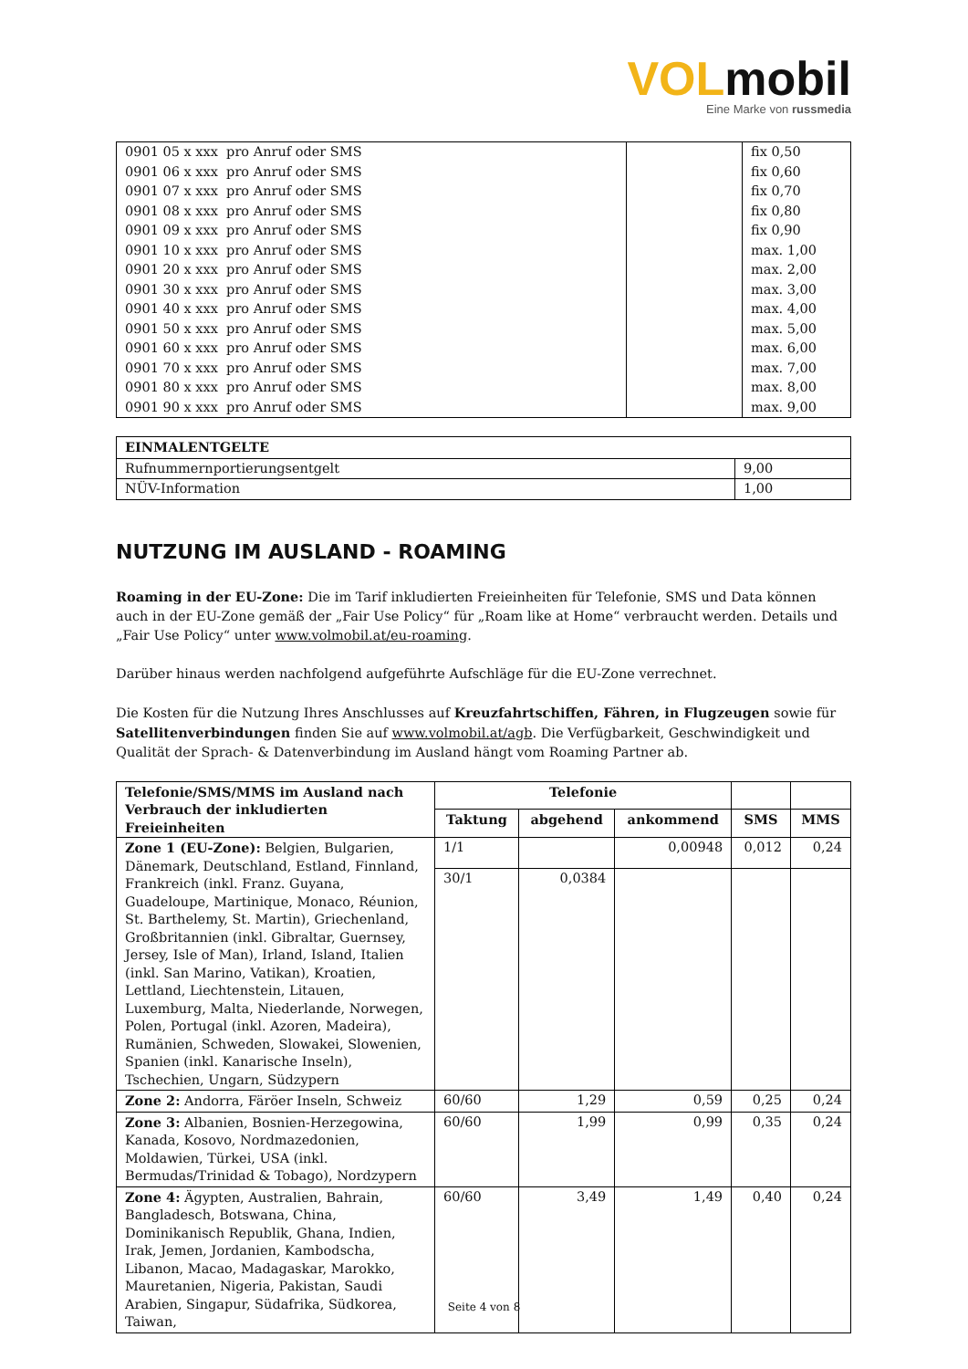VOLmobil
Eine Marke von russmedia
| 0901 05 x xxx pro Anruf oder SMS | | fix 0,50 |
| 0901 06 x xxx pro Anruf oder SMS | | fix 0,60 |
| 0901 07 x xxx pro Anruf oder SMS | | fix 0,70 |
| 0901 08 x xxx pro Anruf oder SMS | | fix 0,80 |
| 0901 09 x xxx pro Anruf oder SMS | | fix 0,90 |
| 0901 10 x xxx pro Anruf oder SMS | | max. 1,00 |
| 0901 20 x xxx pro Anruf oder SMS | | max. 2,00 |
| 0901 30 x xxx pro Anruf oder SMS | | max. 3,00 |
| 0901 40 x xxx pro Anruf oder SMS | | max. 4,00 |
| 0901 50 x xxx pro Anruf oder SMS | | max. 5,00 |
| 0901 60 x xxx pro Anruf oder SMS | | max. 6,00 |
| 0901 70 x xxx pro Anruf oder SMS | | max. 7,00 |
| 0901 80 x xxx pro Anruf oder SMS | | max. 8,00 |
| 0901 90 x xxx pro Anruf oder SMS | | max. 9,00 |
| EINMALENTGELTE | |
| Rufnummernportierungsentgelt | 9,00 |
| NÜV-Information | 1,00 |
NUTZUNG IM AUSLAND - ROAMING
Roaming in der EU-Zone: Die im Tarif inkludierten Freieinheiten für Telefonie, SMS und Data können auch in der EU-Zone gemäß der „Fair Use Policy“ für „Roam like at Home“ verbraucht werden. Details und „Fair Use Policy“ unter www.volmobil.at/eu-roaming.
Darüber hinaus werden nachfolgend aufgeführte Aufschläge für die EU-Zone verrechnet.
Die Kosten für die Nutzung Ihres Anschlusses auf Kreuzfahrtschiffen, Fähren, in Flugzeugen sowie für Satellitenverbindungen finden Sie auf www.volmobil.at/agb. Die Verfügbarkeit, Geschwindigkeit und Qualität der Sprach- & Datenverbindung im Ausland hängt vom Roaming Partner ab.
| Telefonie/SMS/MMS im Ausland nach Verbrauch der inkludierten Freieinheiten | Telefonie | | | | |
| --- | --- | --- | --- | --- | --- |
| | Taktung | abgehend | ankommend | SMS | MMS |
| Zone 1 (EU-Zone): Belgien, Bulgarien, Dänemark, Deutschland, Estland, Finnland, Frankreich (inkl. Franz. Guyana, Guadeloupe, Martinique, Monaco, Réunion, St. Barthelemy, St. Martin), Griechenland, Großbritannien (inkl. Gibraltar, Guernsey, Jersey, Isle of Man), Irland, Island, Italien (inkl. San Marino, Vatikan), Kroatien, Lettland, Liechtenstein, Litauen, Luxemburg, Malta, Niederlande, Norwegen, Polen, Portugal (inkl. Azoren, Madeira), Rumänien, Schweden, Slowakei, Slowenien, Spanien (inkl. Kanarische Inseln), Tschechien, Ungarn, Südzypern | 1/1 | | 0,00948 | 0,012 | 0,24 |
| | 30/1 | 0,0384 | | | |
| Zone 2: Andorra, Färöer Inseln, Schweiz | 60/60 | 1,29 | 0,59 | 0,25 | 0,24 |
| Zone 3: Albanien, Bosnien-Herzegowina, Kanada, Kosovo, Nordmazedonien, Moldawien, Türkei, USA (inkl. Bermudas/Trinidad & Tobago), Nordzypern | 60/60 | 1,99 | 0,99 | 0,35 | 0,24 |
| Zone 4: Ägypten, Australien, Bahrain, Bangladesch, Botswana, China, Dominikanisch Republik, Ghana, Indien, Irak, Jemen, Jordanien, Kambodscha, Libanon, Macao, Madagaskar, Marokko, Mauretanien, Nigeria, Pakistan, Saudi Arabien, Singapur, Südafrika, Südkorea, Taiwan, | 60/60 | 3,49 | 1,49 | 0,40 | 0,24 |
Seite 4 von 8